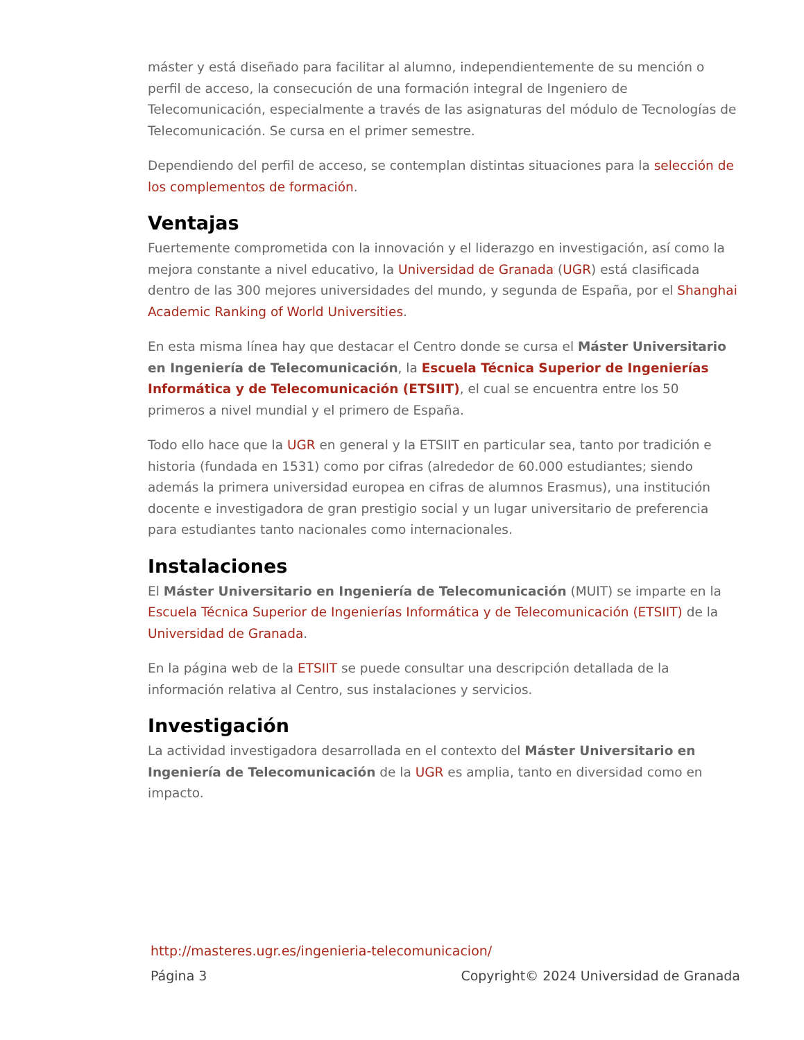máster y está diseñado para facilitar al alumno, independientemente de su mención o perfil de acceso, la consecución de una formación integral de Ingeniero de Telecomunicación, especialmente a través de las asignaturas del módulo de Tecnologías de Telecomunicación. Se cursa en el primer semestre.
Dependiendo del perfil de acceso, se contemplan distintas situaciones para la selección de los complementos de formación.
Ventajas
Fuertemente comprometida con la innovación y el liderazgo en investigación, así como la mejora constante a nivel educativo, la Universidad de Granada (UGR) está clasificada dentro de las 300 mejores universidades del mundo, y segunda de España, por el Shanghai Academic Ranking of World Universities.
En esta misma línea hay que destacar el Centro donde se cursa el Máster Universitario en Ingeniería de Telecomunicación, la Escuela Técnica Superior de Ingenierías Informática y de Telecomunicación (ETSIIT), el cual se encuentra entre los 50 primeros a nivel mundial y el primero de España.
Todo ello hace que la UGR en general y la ETSIIT en particular sea, tanto por tradición e historia (fundada en 1531) como por cifras (alrededor de 60.000 estudiantes; siendo además la primera universidad europea en cifras de alumnos Erasmus), una institución docente e investigadora de gran prestigio social y un lugar universitario de preferencia para estudiantes tanto nacionales como internacionales.
Instalaciones
El Máster Universitario en Ingeniería de Telecomunicación (MUIT) se imparte en la Escuela Técnica Superior de Ingenierías Informática y de Telecomunicación (ETSIIT) de la Universidad de Granada.
En la página web de la ETSIIT se puede consultar una descripción detallada de la información relativa al Centro, sus instalaciones y servicios.
Investigación
La actividad investigadora desarrollada en el contexto del Máster Universitario en Ingeniería de Telecomunicación de la UGR es amplia, tanto en diversidad como en impacto.
http://masteres.ugr.es/ingenieria-telecomunicacion/
Página 3 Copyright© 2024 Universidad de Granada